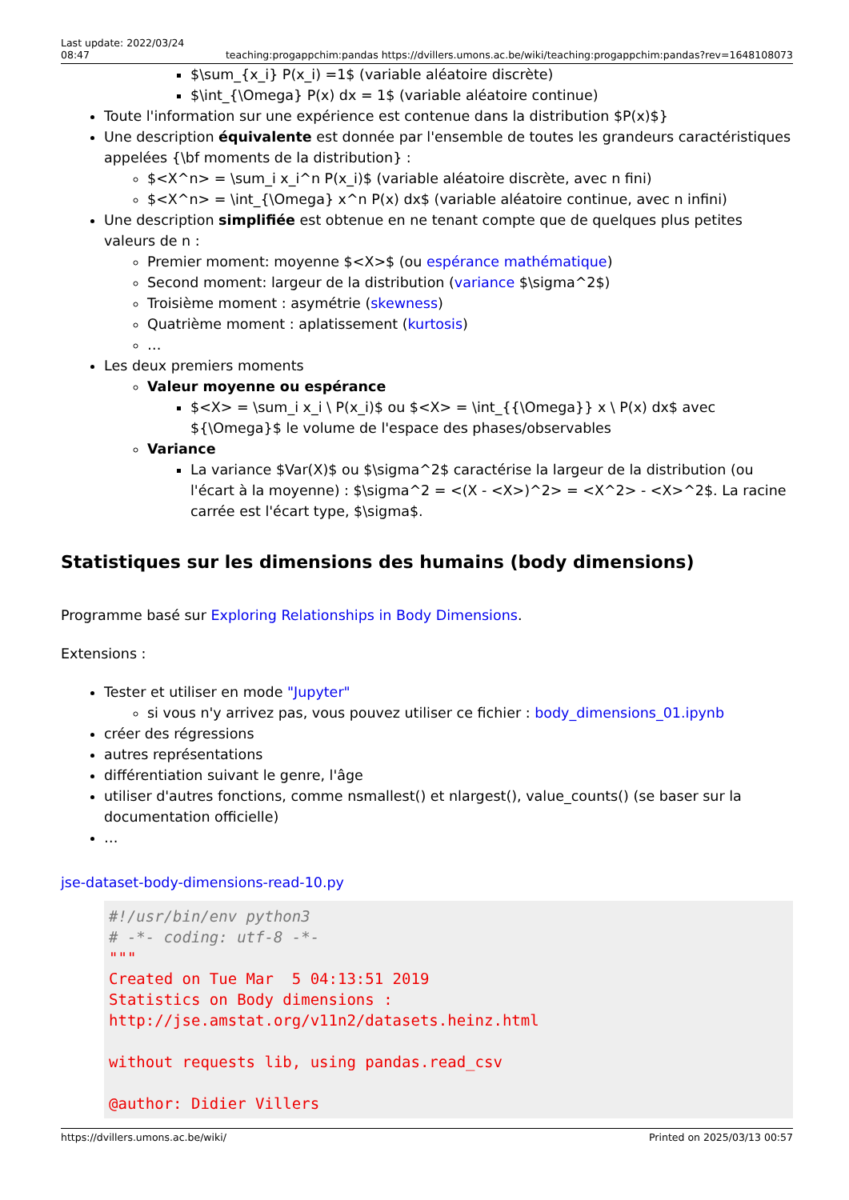Last update: 2022/03/24
08:47 teaching:progappchim:pandas https://dvillers.umons.ac.be/wiki/teaching:progappchim:pandas?rev=1648108073
$\sum_{x_i} P(x_i) =1$ (variable aléatoire discrète)
$\int_{\Omega} P(x) dx = 1$ (variable aléatoire continue)
Toute l'information sur une expérience est contenue dans la distribution $P(x)$}
Une description équivalente est donnée par l'ensemble de toutes les grandeurs caractéristiques appelées {\bf moments de la distribution} :
$<X^n> = \sum_i x_i^n P(x_i)$ (variable aléatoire discrète, avec n fini)
$<X^n> = \int_{\Omega} x^n P(x) dx$ (variable aléatoire continue, avec n infini)
Une description simplifiée est obtenue en ne tenant compte que de quelques plus petites valeurs de n :
Premier moment: moyenne $<X>$ (ou espérance mathématique)
Second moment: largeur de la distribution (variance $\sigma^2$)
Troisième moment : asymétrie (skewness)
Quatrième moment : aplatissement (kurtosis)
…
Les deux premiers moments
Valeur moyenne ou espérance
$<X> = \sum_i x_i \ P(x_i)$ ou $<X> = \int_{{\Omega}} x \ P(x) dx$ avec ${\Omega}$ le volume de l'espace des phases/observables
Variance
La variance $Var(X)$ ou $\sigma^2$ caractérise la largeur de la distribution (ou l'écart à la moyenne) : $\sigma^2 = <(X - <X>)^2> = <X^2> - <X>^2$. La racine carrée est l'écart type, $\sigma$.
Statistiques sur les dimensions des humains (body dimensions)
Programme basé sur Exploring Relationships in Body Dimensions.
Extensions :
Tester et utiliser en mode "Jupyter"
si vous n'y arrivez pas, vous pouvez utiliser ce fichier : body_dimensions_01.ipynb
créer des régressions
autres représentations
différentiation suivant le genre, l'âge
utiliser d'autres fonctions, comme nsmallest() et nlargest(), value_counts() (se baser sur la documentation officielle)
…
jse-dataset-body-dimensions-read-10.py
#!/usr/bin/env python3
# -*- coding: utf-8 -*-
"""
Created on Tue Mar  5 04:13:51 2019
Statistics on Body dimensions :
http://jse.amstat.org/v11n2/datasets.heinz.html

without requests lib, using pandas.read_csv

@author: Didier Villers
https://dvillers.umons.ac.be/wiki/ Printed on 2025/03/13 00:57